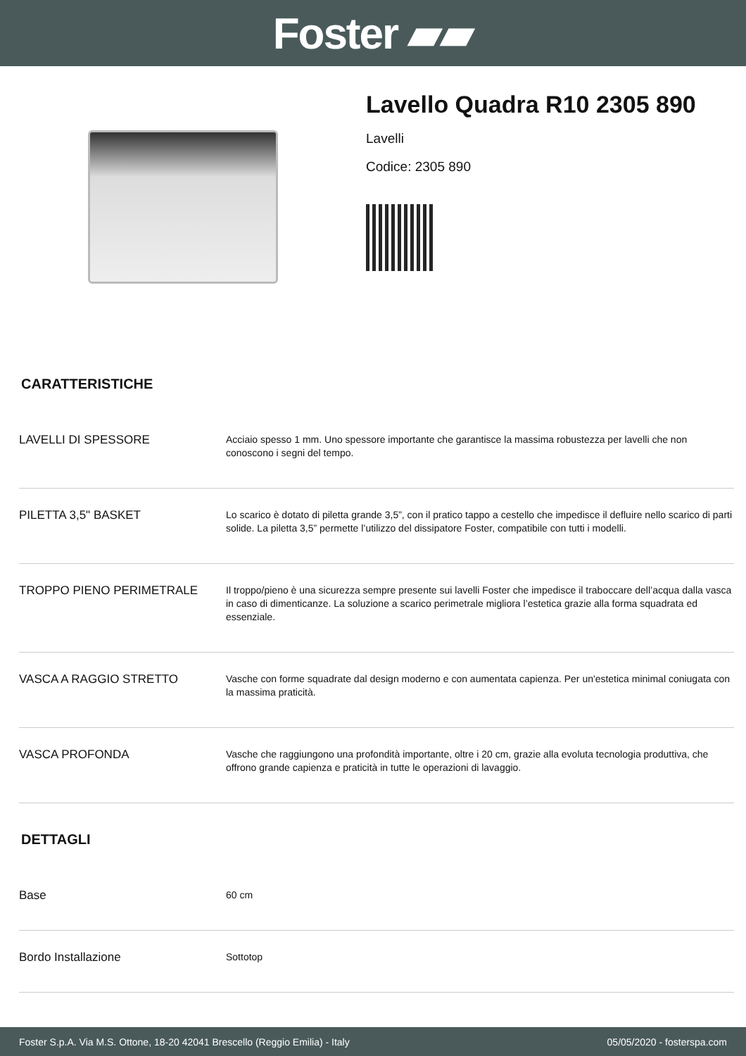Foster ▰▰
Lavello Quadra R10 2305 890
Lavelli
Codice: 2305 890
CARATTERISTICHE
| LAVELLI DI SPESSORE | Acciaio spesso 1 mm. Uno spessore importante che garantisce la massima robustezza per lavelli che non conoscono i segni del tempo. |
| PILETTA 3,5" BASKET | Lo scarico è dotato di piletta grande 3,5”, con il pratico tappo a cestello che impedisce il defluire nello scarico di parti solide. La piletta 3,5” permette l’utilizzo del dissipatore Foster, compatibile con tutti i modelli. |
| TROPPO PIENO PERIMETRALE | Il troppo/pieno è una sicurezza sempre presente sui lavelli Foster che impedisce il traboccare dell’acqua dalla vasca in caso di dimenticanze. La soluzione a scarico perimetrale migliora l’estetica grazie alla forma squadrata ed essenziale. |
| VASCA A RAGGIO STRETTO | Vasche con forme squadrate dal design moderno e con aumentata capienza. Per un'estetica minimal coniugata con la massima praticità. |
| VASCA PROFONDA | Vasche che raggiungono una profondità importante, oltre i 20 cm, grazie alla evoluta tecnologia produttiva, che offrono grande capienza e praticità in tutte le operazioni di lavaggio. |
DETTAGLI
| Base | 60 cm |
| Bordo Installazione | Sottotop |
Foster S.p.A. Via M.S. Ottone, 18-20 42041 Brescello (Reggio Emilia) - Italy 05/05/2020 - fosterspa.com